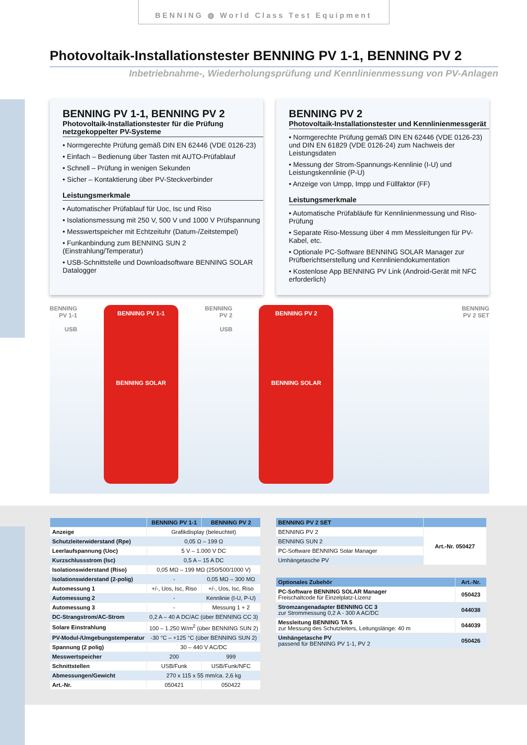BENNING ◍ World Class Test Equipment
Photovoltaik-Installationstester BENNING PV 1-1, BENNING PV 2
Inbetriebnahme-, Wiederholungsprüfung und Kennlinienmessung von PV-Anlagen
BENNING PV 1-1, BENNING PV 2
Photovoltaik-Installationstester für die Prüfung netzgekoppelter PV-Systeme
• Normgerechte Prüfung gemäß DIN EN 62446 (VDE 0126-23)
• Einfach – Bedienung über Tasten mit AUTO-Prüfablauf
• Schnell – Prüfung in wenigen Sekunden
• Sicher – Kontaktierung über PV-Steckverbinder
Leistungsmerkmale
• Automatischer Prüfablauf für Uoc, Isc und Riso
• Isolationsmessung mit 250 V, 500 V und 1000 V Prüfspannung
• Messwertspeicher mit Echtzeituhr (Datum-/Zeitstempel)
• Funkanbindung zum BENNING SUN 2 (Einstrahlung/Temperatur)
• USB-Schnittstelle und Downloadsoftware BENNING SOLAR Datalogger
BENNING PV 2
Photovoltaik-Installationstester und Kennlinienmessgerät
• Normgerechte Prüfung gemäß DIN EN 62446 (VDE 0126-23) und DIN EN 61829 (VDE 0126-24) zum Nachweis der Leistungsdaten
• Messung der Strom-Spannungs-Kennlinie (I-U) und Leistungskennlinie (P-U)
• Anzeige von Umpp, Impp und Füllfaktor (FF)
Leistungsmerkmale
• Automatische Prüfabläufe für Kennlinienmessung und Riso-Prüfung
• Separate Riso-Messung über 4 mm Messleitungen für PV-Kabel, etc.
• Optionale PC-Software BENNING SOLAR Manager zur Prüfberichtserstellung und Kennliniendokumentation
• Kostenlose App BENNING PV Link (Android-Gerät mit NFC erforderlich)
BENNING
PV 1-1
USB
BENNING PV 1-1
BENNING SOLAR
BENNING
PV 2
USB
BENNING PV 2
BENNING SOLAR
BENNING
PV 2 SET
| | BENNING PV 1-1 | BENNING PV 2 |
| --- | --- | --- |
| Anzeige | Grafikdisplay (beleuchtet) | |
| Schutzleiterwiderstand (Rpe) | 0,05 Ω – 199 Ω | |
| Leerlaufspannung (Uoc) | 5 V – 1.000 V DC | |
| Kurzschlussstrom (Isc) | 0,5 A – 15 A DC | |
| Isolationswiderstand (Riso) | 0,05 MΩ – 199 MΩ (250/500/1000 V) | |
| Isolationswiderstand (2-polig) | - | 0,05 MΩ – 300 MΩ |
| Automessung 1 | +/-, Uos, Isc, Riso | +/-, Uos, Isc, Riso |
| Automessung 2 | - | Kennlinie (I-U, P-U) |
| Automessung 3 | - | Messung 1 + 2 |
| DC-Strangstrom/AC-Strom | 0,2 A – 40 A DC/AC (über BENNING CC 3) | |
| Solare Einstrahlung | 100 – 1.250 W/m<sup>2</sup> (über BENNING SUN 2) | |
| PV-Modul-/Umgebungstemperatur | -30 °C – +125 °C (über BENNING SUN 2) | |
| Spannung (2 polig) | 30 – 440 V AC/DC | |
| Messwertspeicher | 200 | 999 |
| Schnittstellen | USB/Funk | USB/Funk/NFC |
| Abmessungen/Gewicht | 270 x 115 x 55 mm/ca. 2,6 kg | |
| Art.-Nr. | 050421 | 050422 |
| BENNING PV 2 SET | |
| --- | --- |
| BENNING PV 2 | Art.-Nr. 050427 |
| BENNING SUN 2 | |
| PC-Software BENNING Solar Manager | |
| Umhängetasche PV | |
| Optionales Zubehör | Art.-Nr. |
| --- | --- |
| PC-Software BENNING SOLAR Manager Freischaltcode für Einzelplatz-Lizenz | 050423 |
| Stromzangenadapter BENNING CC 3 zur Strommessung 0,2 A - 300 A AC/DC | 044038 |
| Messleitung BENNING TA 5 zur Messung des Schutzleiters, Leitungslänge: 40 m | 044039 |
| Umhängetasche PV passend für BENNING PV 1-1, PV 2 | 050426 |